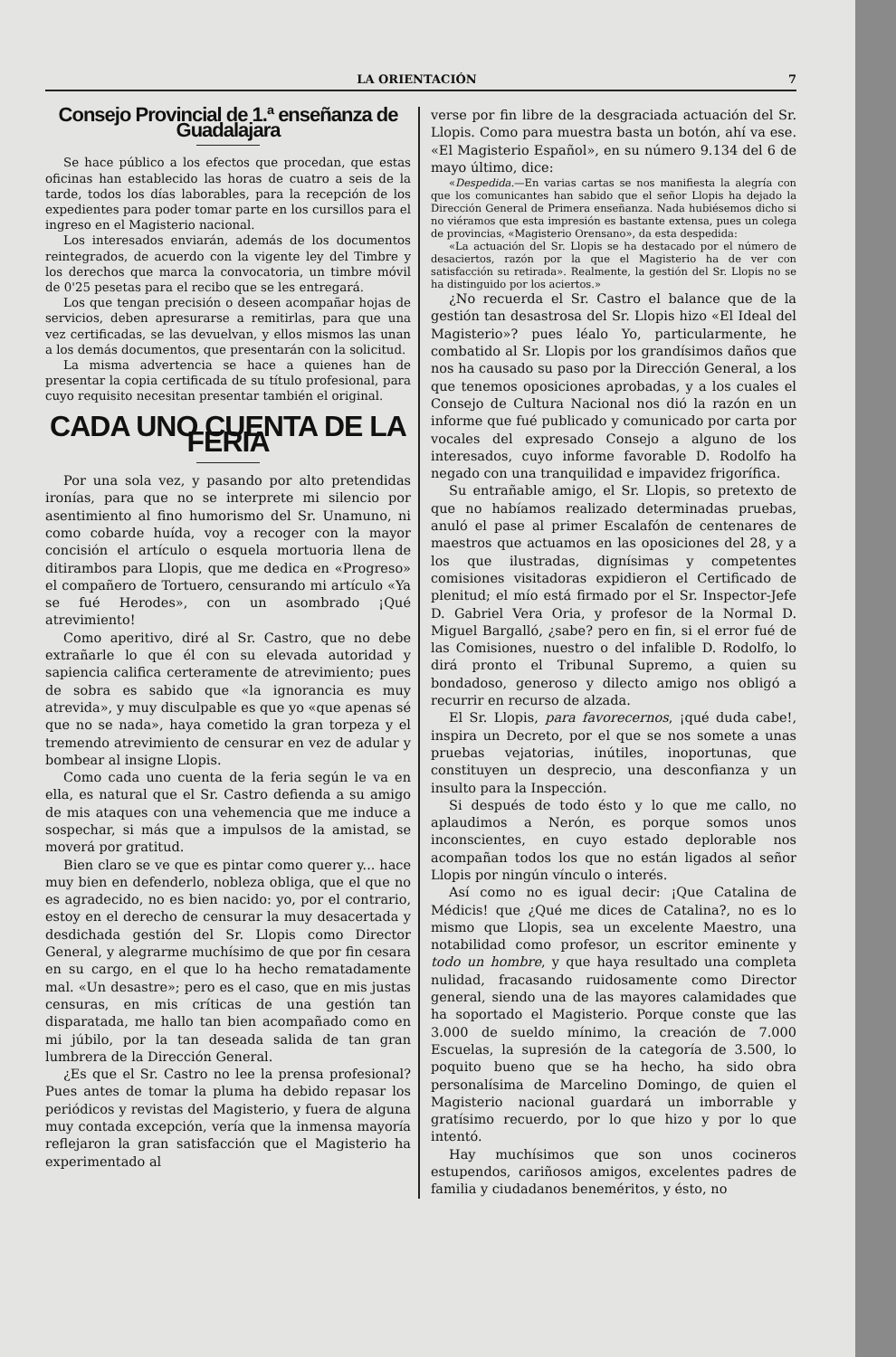LA ORIENTACIÓN 7
Consejo Provincial de 1.ª enseñanza de Guadalajara
Se hace público a los efectos que procedan, que estas oficinas han establecido las horas de cuatro a seis de la tarde, todos los días laborables, para la recepción de los expedientes para poder tomar parte en los cursillos para el ingreso en el Magisterio nacional.
Los interesados enviarán, además de los documentos reintegrados, de acuerdo con la vigente ley del Timbre y los derechos que marca la convocatoria, un timbre móvil de 0'25 pesetas para el recibo que se les entregará.
Los que tengan precisión o deseen acompañar hojas de servicios, deben apresurarse a remitirlas, para que una vez certificadas, se las devuelvan, y ellos mismos las unan a los demás documentos, que presentarán con la solicitud.
La misma advertencia se hace a quienes han de presentar la copia certificada de su título profesional, para cuyo requisito necesitan presentar también el original.
CADA UNO CUENTA DE LA FERIA
Por una sola vez, y pasando por alto pretendidas ironías, para que no se interprete mi silencio por asentimiento al fino humorismo del Sr. Unamuno, ni como cobarde huída, voy a recoger con la mayor concisión el artículo o esquela mortuoria llena de ditirambos para Llopis, que me dedica en «Progreso» el compañero de Tortuero, censurando mi artículo «Ya se fué Herodes», con un asombrado ¡Qué atrevimiento!
Como aperitivo, diré al Sr. Castro, que no debe extrañarle lo que él con su elevada autoridad y sapiencia califica certeramente de atrevimiento; pues de sobra es sabido que «la ignorancia es muy atrevida», y muy disculpable es que yo «que apenas sé que no se nada», haya cometido la gran torpeza y el tremendo atrevimiento de censurar en vez de adular y bombear al insigne Llopis.
Como cada uno cuenta de la feria según le va en ella, es natural que el Sr. Castro defienda a su amigo de mis ataques con una vehemencia que me induce a sospechar, si más que a impulsos de la amistad, se moverá por gratitud.
Bien claro se ve que es pintar como querer y... hace muy bien en defenderlo, nobleza obliga, que el que no es agradecido, no es bien nacido: yo, por el contrario, estoy en el derecho de censurar la muy desacertada y desdichada gestión del Sr. Llopis como Director General, y alegrarme muchísimo de que por fin cesara en su cargo, en el que lo ha hecho rematadamente mal. «Un desastre»; pero es el caso, que en mis justas censuras, en mis críticas de una gestión tan disparatada, me hallo tan bien acompañado como en mi júbilo, por la tan deseada salida de tan gran lumbrera de la Dirección General.
¿Es que el Sr. Castro no lee la prensa profesional? Pues antes de tomar la pluma ha debido repasar los periódicos y revistas del Magisterio, y fuera de alguna muy contada excepción, vería que la inmensa mayoría reflejaron la gran satisfacción que el Magisterio ha experimentado al
verse por fin libre de la desgraciada actuación del Sr. Llopis. Como para muestra basta un botón, ahí va ese. «El Magisterio Español», en su número 9.134 del 6 de mayo último, dice:
«Despedida.—En varias cartas se nos manifiesta la alegría con que los comunicantes han sabido que el señor Llopis ha dejado la Dirección General de Primera enseñanza. Nada hubiésemos dicho si no viéramos que esta impresión es bastante extensa, pues un colega de provincias, «Magisterio Orensano», da esta despedida:
«La actuación del Sr. Llopis se ha destacado por el número de desaciertos, razón por la que el Magisterio ha de ver con satisfacción su retirada». Realmente, la gestión del Sr. Llopis no se ha distinguido por los aciertos.»
¿No recuerda el Sr. Castro el balance que de la gestión tan desastrosa del Sr. Llopis hizo «El Ideal del Magisterio»? pues léalo Yo, particularmente, he combatido al Sr. Llopis por los grandísimos daños que nos ha causado su paso por la Dirección General, a los que tenemos oposiciones aprobadas, y a los cuales el Consejo de Cultura Nacional nos dió la razón en un informe que fué publicado y comunicado por carta por vocales del expresado Consejo a alguno de los interesados, cuyo informe favorable D. Rodolfo ha negado con una tranquilidad e impavidez frigorífica.
Su entrañable amigo, el Sr. Llopis, so pretexto de que no habíamos realizado determinadas pruebas, anuló el pase al primer Escalafón de centenares de maestros que actuamos en las oposiciones del 28, y a los que ilustradas, dignísimas y competentes comisiones visitadoras expidieron el Certificado de plenitud; el mío está firmado por el Sr. Inspector-Jefe D. Gabriel Vera Oria, y profesor de la Normal D. Miguel Bargalló, ¿sabe? pero en fin, si el error fué de las Comisiones, nuestro o del infalible D. Rodolfo, lo dirá pronto el Tribunal Supremo, a quien su bondadoso, generoso y dilecto amigo nos obligó a recurrir en recurso de alzada.
El Sr. Llopis, para favorecernos, ¡qué duda cabe!, inspira un Decreto, por el que se nos somete a unas pruebas vejatorias, inútiles, inoportunas, que constituyen un desprecio, una desconfianza y un insulto para la Inspección.
Si después de todo ésto y lo que me callo, no aplaudimos a Nerón, es porque somos unos inconscientes, en cuyo estado deplorable nos acompañan todos los que no están ligados al señor Llopis por ningún vínculo o interés.
Así como no es igual decir: ¡Que Catalina de Médicis! que ¿Qué me dices de Catalina?, no es lo mismo que Llopis, sea un excelente Maestro, una notabilidad como profesor, un escritor eminente y todo un hombre, y que haya resultado una completa nulidad, fracasando ruidosamente como Director general, siendo una de las mayores calamidades que ha soportado el Magisterio. Porque conste que las 3.000 de sueldo mínimo, la creación de 7.000 Escuelas, la supresión de la categoría de 3.500, lo poquito bueno que se ha hecho, ha sido obra personalísima de Marcelino Domingo, de quien el Magisterio nacional guardará un imborrable y gratísimo recuerdo, por lo que hizo y por lo que intentó.
Hay muchísimos que son unos cocineros estupendos, cariñosos amigos, excelentes padres de familia y ciudadanos beneméritos, y ésto, no